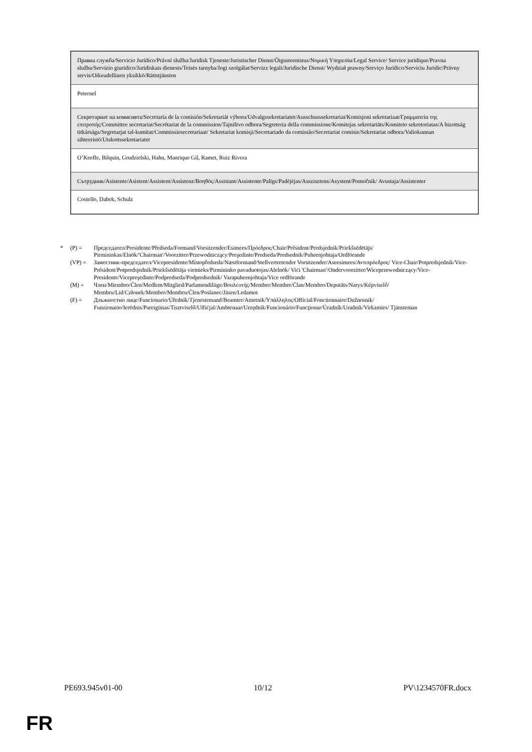| Правна служба/Servicio Jurídico/Právní služba/Juridisk Tjeneste/Juristischer Dienst/Õigusteenistus/Νομική Υπηρεσία/Legal Service/ Service juridique/Pravna služba/Servizio giuridico/Juridiskais dienests/Teisės tarnyba/Jogi szolgálat/Servizz legali/Juridische Dienst/ Wydział prawny/Serviço Jurídico/Serviciu Juridic/Právny servis/Oikeudellinen yksikkö/Rättstjänsten |
| Peternel |
| Секретариат на комисията/Secretaría de la comisión/Sekretariát výboru/Udvalgssekretariatet/Ausschusssekretariat/Komisjoni sekretariaat/Γραμματεία της επιτροπής/Committee secretariat/Secrétariat de la commission/Tajništvo odbora/Segreteria della commissione/Komitejas sekretariāts/Komiteto sekretoriatas/A bizottság titkársága/Segretarjat tal-kumitat/Commissiesecretariaat/ Sekretariat komisji/Secretariado da comissão/Secretariat comisie/Sekretariat odbora/Valiokunnan sihteeristö/Utskottssekretariatet |
| O’Keeffe, Bilquin, Grudzielski, Hahn, Manrique Gil, Ramet, Ruiz Rivera |
| Сътрудник/Asistente/Asistent/Assistent/Assistenz/Βοηθός/Assistant/Assistente/Palīgs/Padėjėjas/Asszisztens/Asystent/Pomočnik/ Avustaja/Assistenter |
| Costello, Dabek, Schulz |
* (P) = Председател/Presidente/Předseda/Formand/Vorsitzender/Esimees/Πρόεδρος/Chair/Président/Predsjednik/Priekšsēdētājs/ Pirmininkas/Elnök/'Chairman'/Voorzitter/Przewodniczący/Preşedinte/Predseda/Predsednik/Puheenjohtaja/Ordförande
(VP) = Заместник-председател/Vicepresidente/Místopředseda/Næstformand/Stellvertretender Vorsitzender/Aseesimees/Αντιπρόεδρος/ Vice-Chair/Potpredsjednik/Vice-Président/Potpredsjednik/Priekšsēdētāja vietnieks/Pirmininko pavaduotojas/Alelnök/ Viċi 'Chairman'/Ondervoorzitter/Wiceprzewodniczący/Vice-Presidente/Vicepreşedinte/Podpredseda/Podpredsednik/ Varapuheenjohtaja/Vice ordförande
(M) = Член/Miembro/Člen/Medlem/Mitglied/Parlamendiliige/Βουλευτής/Member/Membre/Član/Membro/Deputāts/Narys/Képviselő/ Membru/Lid/Członek/Membro/Membru/Člen/Poslanec/Jäsen/Ledamot
(F) = Длъжностно лице/Funcionario/Úředník/Tjenestemand/Beamter/Ametnik/Υπάλληλος/Official/Fonctionnaire/Dužnosnik/ Funzionario/Ierēdnis/Pareigūnas/Tisztviselő/Uffiċjal/Ambtenaar/Urzędnik/Funcionário/Funcţionar/Úradník/Uradnik/Virkamies/ Tjänsteman
PE693.945v01-00 10/12 PV\1234570FR.docx
FR